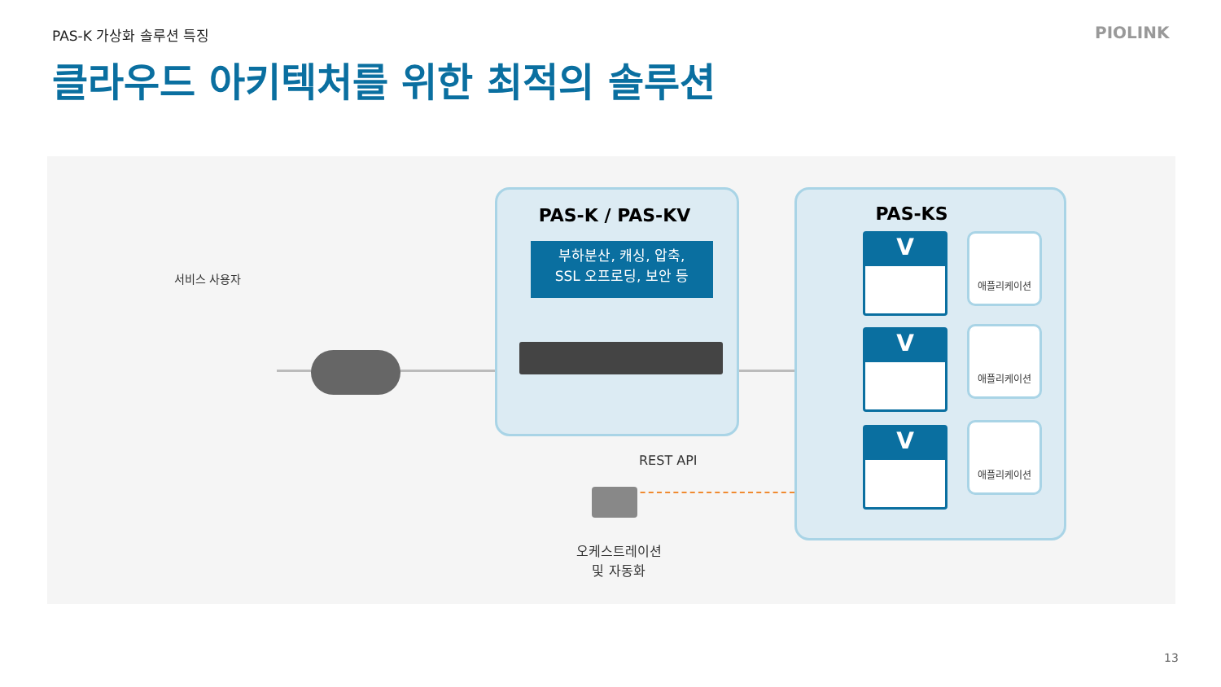PAS-K 가상화 솔루션 특징 PIOLINK
클라우드 아키텍처를 위한 최적의 솔루션
서비스 사용자
PAS-K / PAS-KV
부하분산, 캐싱, 압축,
SSL 오프로딩, 보안 등
REST API
오케스트레이션
및 자동화
PAS-KS
V
V
V
애플리케이션
애플리케이션
애플리케이션
13